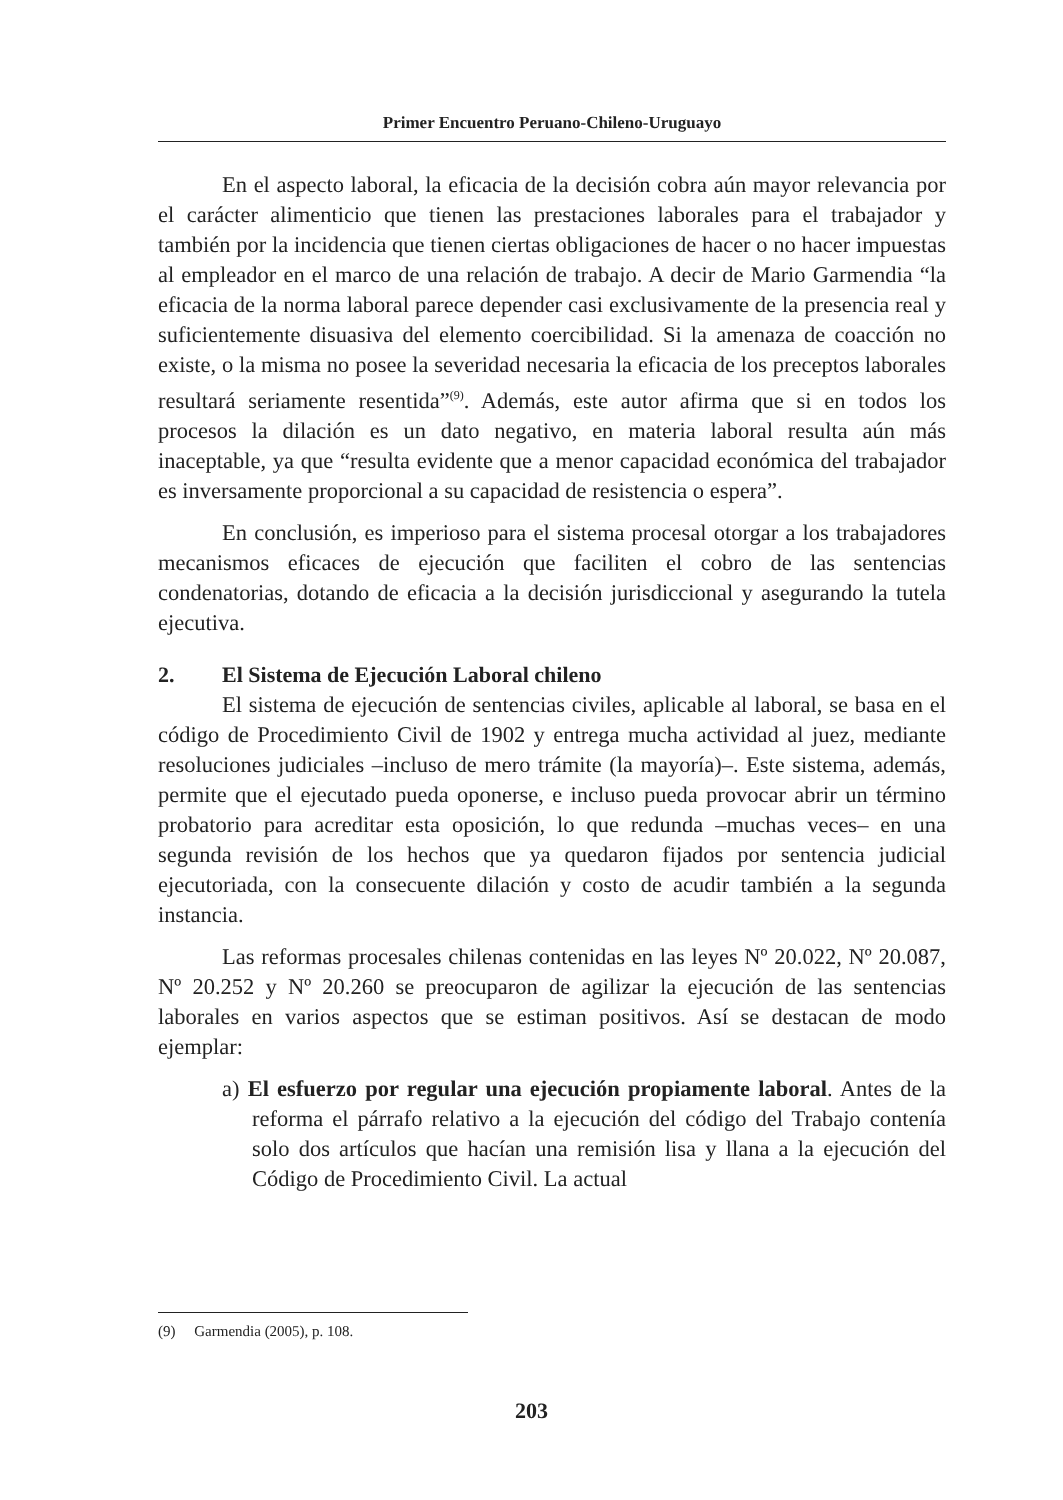Primer Encuentro Peruano-Chileno-Uruguayo
En el aspecto laboral, la eficacia de la decisión cobra aún mayor relevancia por el carácter alimenticio que tienen las prestaciones laborales para el trabajador y también por la incidencia que tienen ciertas obligaciones de hacer o no hacer impuestas al empleador en el marco de una relación de trabajo. A decir de Mario Garmendia “la eficacia de la norma laboral parece depender casi exclusivamente de la presencia real y suficientemente disuasiva del elemento coercibilidad. Si la amenaza de coacción no existe, o la misma no posee la severidad necesaria la eficacia de los preceptos laborales resultará seriamente resentida”<sup>(9)</sup>. Además, este autor afirma que si en todos los procesos la dilación es un dato negativo, en materia laboral resulta aún más inaceptable, ya que “resulta evidente que a menor capacidad económica del trabajador es inversamente proporcional a su capacidad de resistencia o espera”.
En conclusión, es imperioso para el sistema procesal otorgar a los trabajadores mecanismos eficaces de ejecución que faciliten el cobro de las sentencias condenatorias, dotando de eficacia a la decisión jurisdiccional y asegurando la tutela ejecutiva.
2. El Sistema de Ejecución Laboral chileno
El sistema de ejecución de sentencias civiles, aplicable al laboral, se basa en el código de Procedimiento Civil de 1902 y entrega mucha actividad al juez, mediante resoluciones judiciales –incluso de mero trámite (la mayoría)–. Este sistema, además, permite que el ejecutado pueda oponerse, e incluso pueda provocar abrir un término probatorio para acreditar esta oposición, lo que redunda –muchas veces– en una segunda revisión de los hechos que ya quedaron fijados por sentencia judicial ejecutoriada, con la consecuente dilación y costo de acudir también a la segunda instancia.
Las reformas procesales chilenas contenidas en las leyes Nº 20.022, Nº 20.087, Nº 20.252 y Nº 20.260 se preocuparon de agilizar la ejecución de las sentencias laborales en varios aspectos que se estiman positivos. Así se destacan de modo ejemplar:
a) El esfuerzo por regular una ejecución propiamente laboral. Antes de la reforma el párrafo relativo a la ejecución del código del Trabajo contenía solo dos artículos que hacían una remisión lisa y llana a la ejecución del Código de Procedimiento Civil. La actual
(9) Garmendia (2005), p. 108.
203